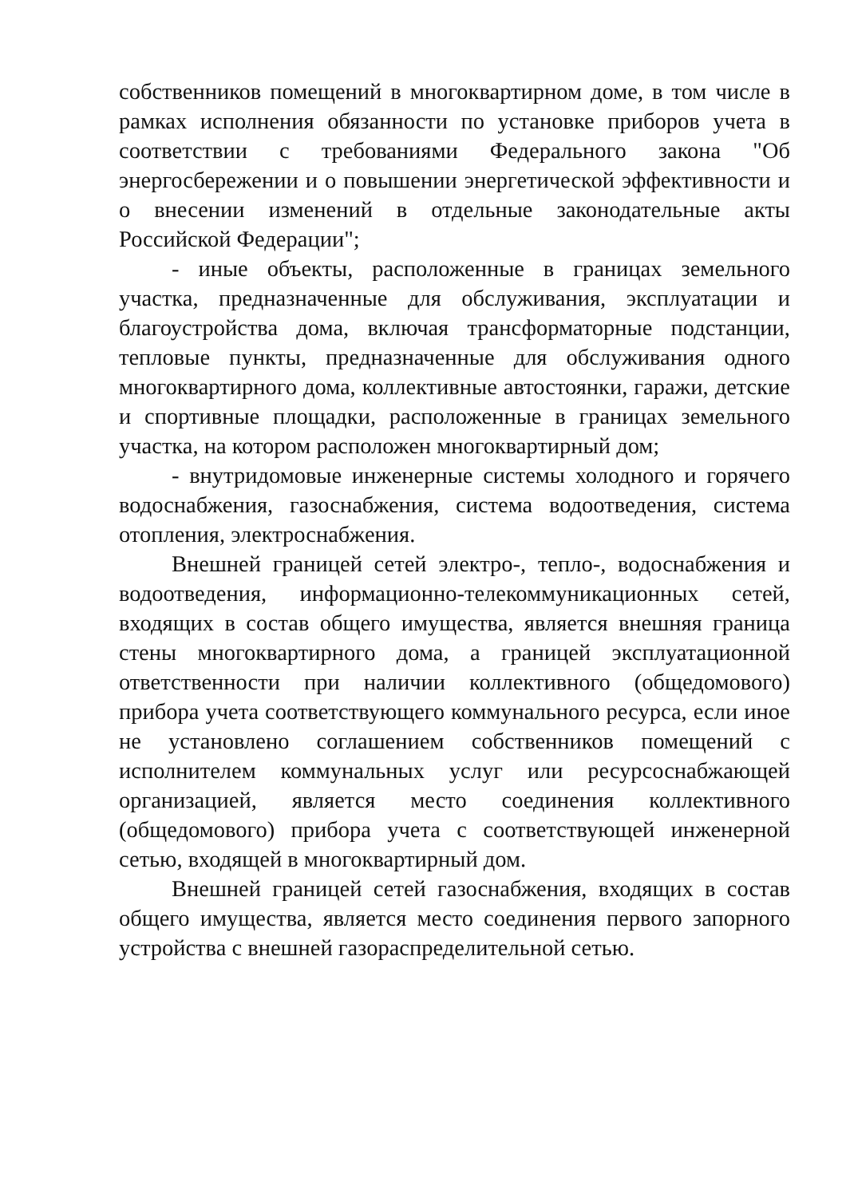собственников помещений в многоквартирном доме, в том числе в рамках исполнения обязанности по установке приборов учета в соответствии с требованиями Федерального закона "Об энергосбережении и о повышении энергетической эффективности и о внесении изменений в отдельные законодательные акты Российской Федерации";
- иные объекты, расположенные в границах земельного участка, предназначенные для обслуживания, эксплуатации и благоустройства дома, включая трансформаторные подстанции, тепловые пункты, предназначенные для обслуживания одного многоквартирного дома, коллективные автостоянки, гаражи, детские и спортивные площадки, расположенные в границах земельного участка, на котором расположен многоквартирный дом;
- внутридомовые инженерные системы холодного и горячего водоснабжения, газоснабжения, система водоотведения, система отопления, электроснабжения.
Внешней границей сетей электро-, тепло-, водоснабжения и водоотведения, информационно-телекоммуникационных сетей, входящих в состав общего имущества, является внешняя граница стены многоквартирного дома, а границей эксплуатационной ответственности при наличии коллективного (общедомового) прибора учета соответствующего коммунального ресурса, если иное не установлено соглашением собственников помещений с исполнителем коммунальных услуг или ресурсоснабжающей организацией, является место соединения коллективного (общедомового) прибора учета с соответствующей инженерной сетью, входящей в многоквартирный дом.
Внешней границей сетей газоснабжения, входящих в состав общего имущества, является место соединения первого запорного устройства с внешней газораспределительной сетью.